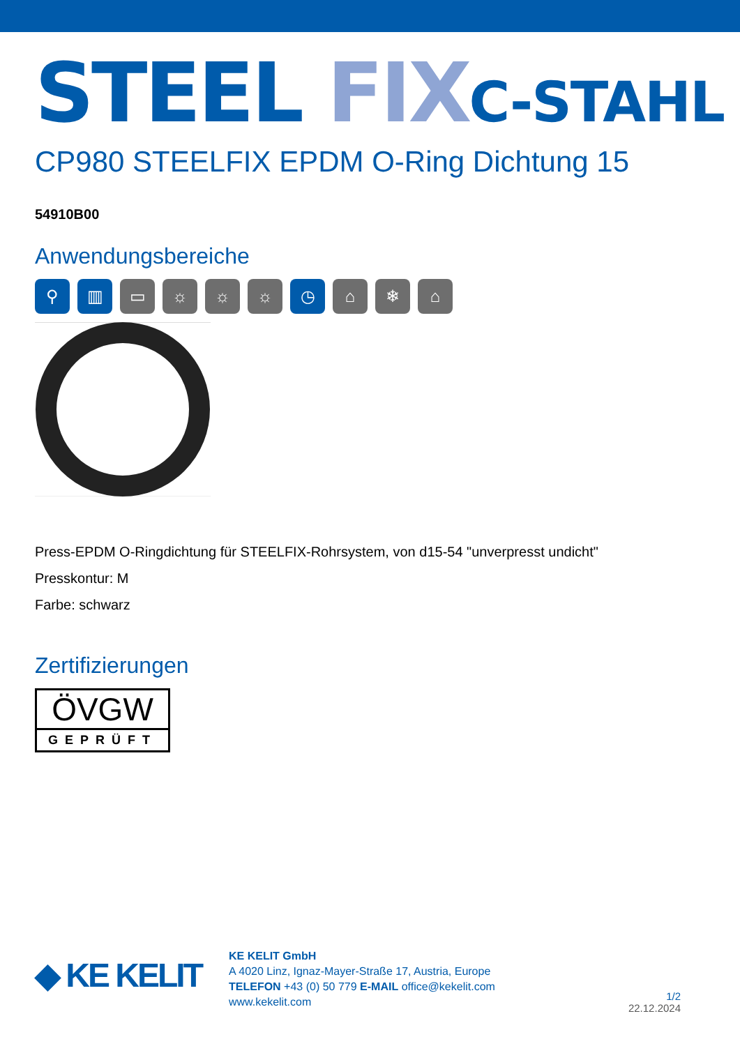STEEL FIX C-STAHL
CP980 STEELFIX EPDM O-Ring Dichtung 15
54910B00
Anwendungsbereiche
⚲ ▥ ▭ ☼ ☼ ☼ ◷ ⌂ ❄ ⌂
Press-EPDM O-Ringdichtung für STEELFIX-Rohrsystem, von d15-54 "unverpresst undicht"
Presskontur: M
Farbe: schwarz
Zertifizierungen
ÖVGW
GEPRÜFT
◆ KE KELIT
KE KELIT GmbH
A 4020 Linz, Ignaz-Mayer-Straße 17, Austria, Europe
TELEFON +43 (0) 50 779 E-MAIL office@kekelit.com
www.kekelit.com
1/2
22.12.2024